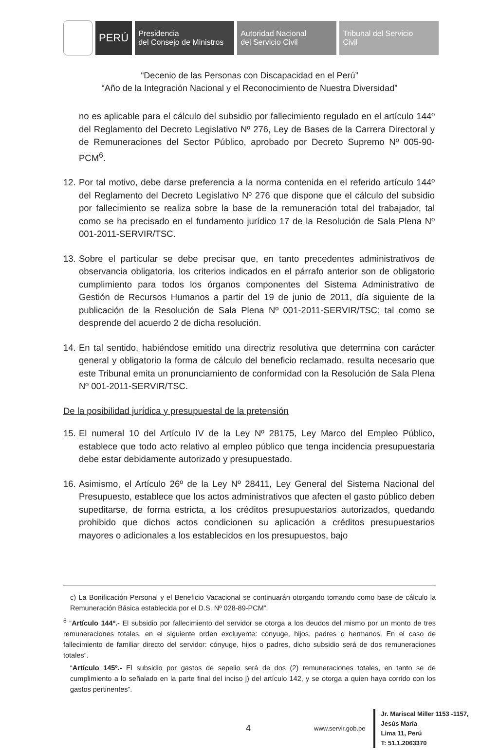PERÚ
Presidencia
del Consejo de Ministros
Autoridad Nacional
del Servicio Civil
Tribunal del Servicio
Civil
“Decenio de las Personas con Discapacidad en el Perú”
“Año de la Integración Nacional y el Reconocimiento de Nuestra Diversidad”
no es aplicable para el cálculo del subsidio por fallecimiento regulado en el artículo 144º del Reglamento del Decreto Legislativo Nº 276, Ley de Bases de la Carrera Directoral y de Remuneraciones del Sector Público, aprobado por Decreto Supremo Nº 005-90-PCM<sup>6</sup>.
12.
Por tal motivo, debe darse preferencia a la norma contenida en el referido artículo 144º del Reglamento del Decreto Legislativo Nº 276 que dispone que el cálculo del subsidio por fallecimiento se realiza sobre la base de la remuneración total del trabajador, tal como se ha precisado en el fundamento jurídico 17 de la Resolución de Sala Plena Nº 001-2011-SERVIR/TSC.
13.
Sobre el particular se debe precisar que, en tanto precedentes administrativos de observancia obligatoria, los criterios indicados en el párrafo anterior son de obligatorio cumplimiento para todos los órganos componentes del Sistema Administrativo de Gestión de Recursos Humanos a partir del 19 de junio de 2011, día siguiente de la publicación de la Resolución de Sala Plena Nº 001-2011-SERVIR/TSC; tal como se desprende del acuerdo 2 de dicha resolución.
14.
En tal sentido, habiéndose emitido una directriz resolutiva que determina con carácter general y obligatorio la forma de cálculo del beneficio reclamado, resulta necesario que este Tribunal emita un pronunciamiento de conformidad con la Resolución de Sala Plena Nº 001-2011-SERVIR/TSC.
De la posibilidad jurídica y presupuestal de la pretensión
15.
El numeral 10 del Artículo IV de la Ley Nº 28175, Ley Marco del Empleo Público, establece que todo acto relativo al empleo público que tenga incidencia presupuestaria debe estar debidamente autorizado y presupuestado.
16.
Asimismo, el Artículo 26º de la Ley Nº 28411, Ley General del Sistema Nacional del Presupuesto, establece que los actos administrativos que afecten el gasto público deben supeditarse, de forma estricta, a los créditos presupuestarios autorizados, quedando prohibido que dichos actos condicionen su aplicación a créditos presupuestarios mayores o adicionales a los establecidos en los presupuestos, bajo
c) La Bonificación Personal y el Beneficio Vacacional se continuarán otorgando tomando como base de cálculo la Remuneración Básica establecida por el D.S. Nº 028-89-PCM”.
<sup>6</sup> “Artículo 144º.- El subsidio por fallecimiento del servidor se otorga a los deudos del mismo por un monto de tres remuneraciones totales, en el siguiente orden excluyente: cónyuge, hijos, padres o hermanos. En el caso de fallecimiento de familiar directo del servidor: cónyuge, hijos o padres, dicho subsidio será de dos remuneraciones totales”.
“Artículo 145º.- El subsidio por gastos de sepelio será de dos (2) remuneraciones totales, en tanto se de cumplimiento a lo señalado en la parte final del inciso j) del artículo 142, y se otorga a quien haya corrido con los gastos pertinentes”.
4 www.servir.gob.pe
Jr. Mariscal Miller 1153 -1157,
Jesús María
Lima 11, Perú
T: 51.1.2063370